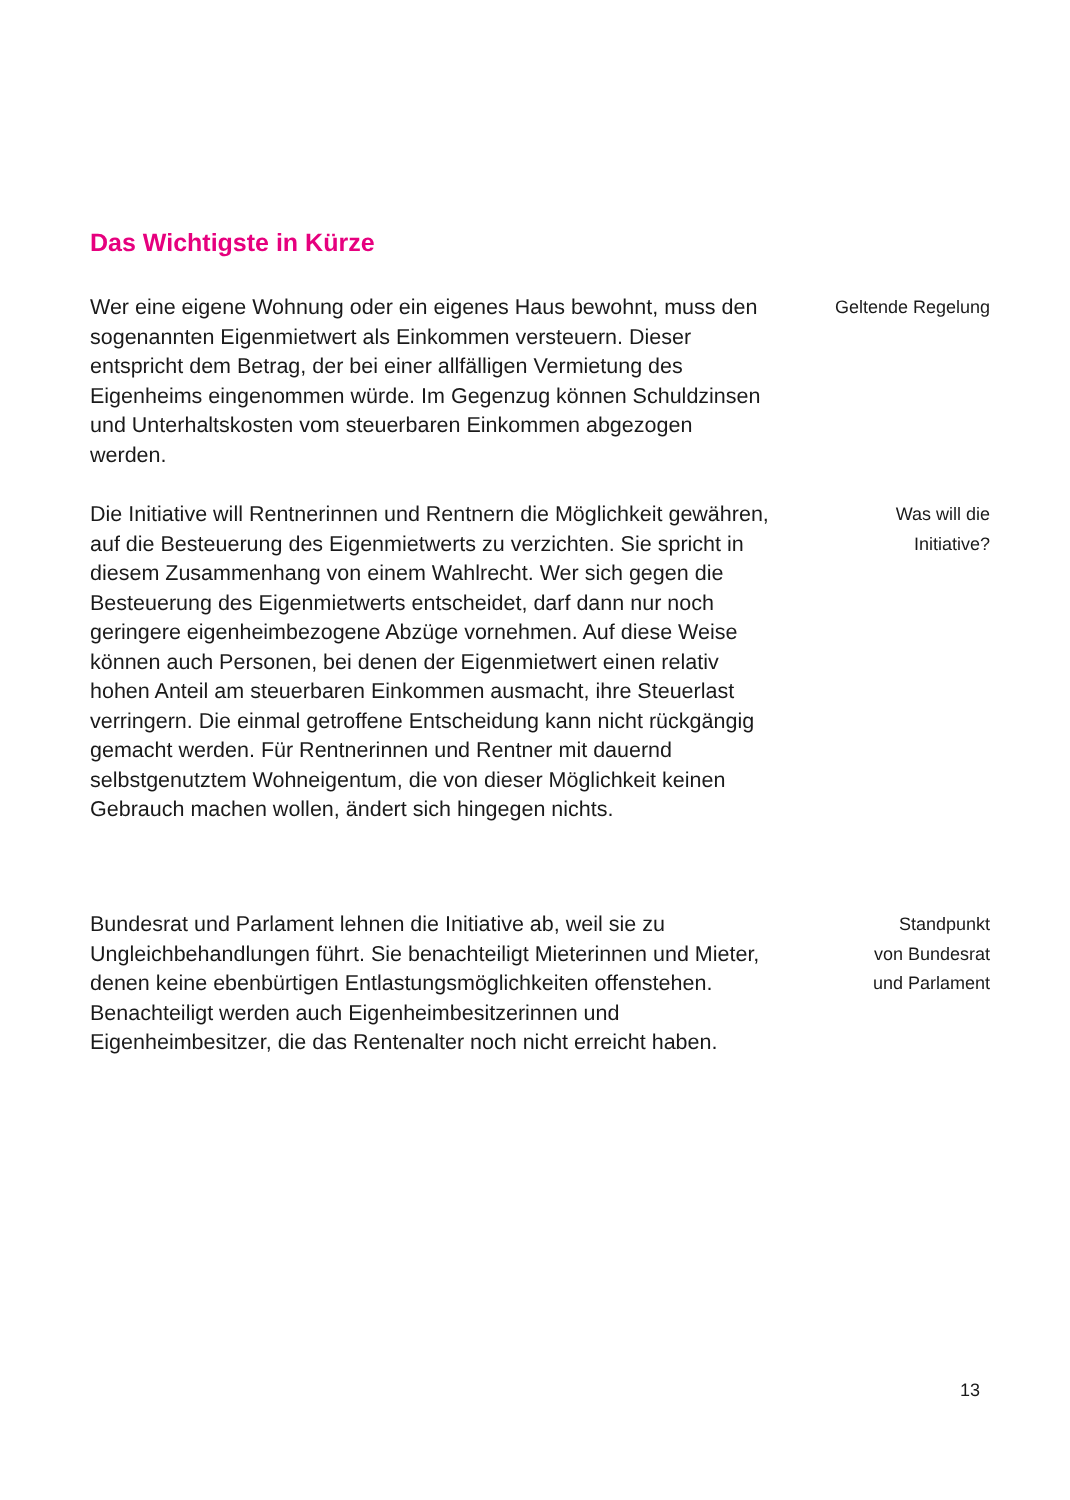Das Wichtigste in Kürze
Wer eine eigene Wohnung oder ein eigenes Haus bewohnt, muss den sogenannten Eigenmietwert als Einkommen ver­steuern. Dieser entspricht dem Betrag, der bei einer allfälli­gen Vermietung des Eigenheims eingenommen würde. Im Gegenzug können Schuldzinsen und Unterhaltskosten vom steuerbaren Einkommen abgezogen werden.
Geltende Regelung
Die Initiative will Rentnerinnen und Rentnern die Möglichkeit gewähren, auf die Besteuerung des Eigenmietwerts zu ver­zichten. Sie spricht in diesem Zusammenhang von einem Wahlrecht. Wer sich gegen die Besteuerung des Eigenmiet­werts entscheidet, darf dann nur noch geringere eigenheim­bezogene Abzüge vornehmen. Auf diese Weise können auch Personen, bei denen der Eigenmietwert einen relativ hohen Anteil am steuerbaren Einkommen ausmacht, ihre Steuerlast verringern. Die einmal getroffene Entscheidung kann nicht rückgängig gemacht werden. Für Rentnerinnen und Rentner mit dauernd selbstgenutztem Wohneigentum, die von dieser Möglichkeit keinen Gebrauch machen wollen, ändert sich hingegen nichts.
Was will die
Initiative?
Bundesrat und Parlament lehnen die Initiative ab, weil sie zu Ungleichbehandlungen führt. Sie benachteiligt Mieterinnen und Mieter, denen keine ebenbürtigen Entlastungsmöglich­keiten offenstehen. Benachteiligt werden auch Eigenheim­besitzerinnen und Eigenheimbesitzer, die das Rentenalter noch nicht erreicht haben.
Standpunkt
von Bundesrat
und Parlament
13